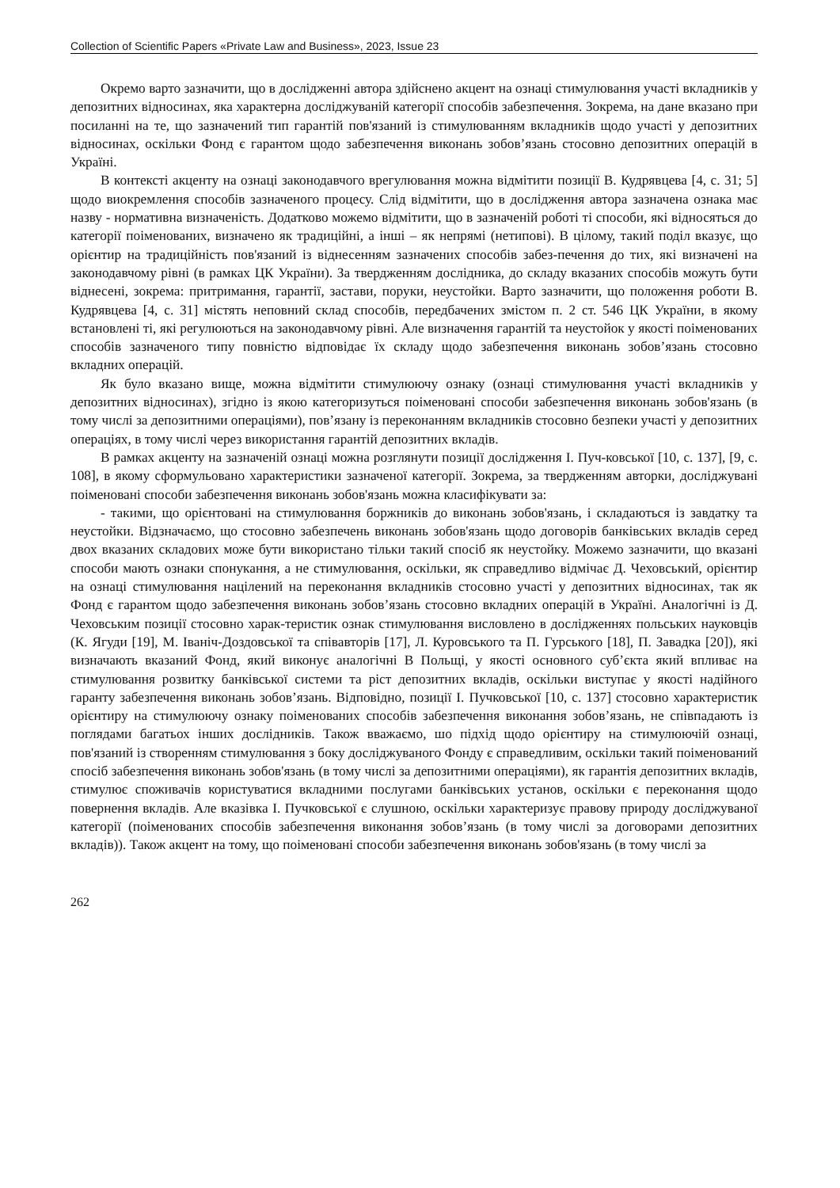Collection of Scientific Papers «Private Law and Business», 2023, Issue 23
Окремо варто зазначити, що в дослідженні автора здійснено акцент на ознаці стимулювання участі вкладників у депозитних відносинах, яка характерна досліджуваній категорії способів забезпечення. Зокрема, на дане вказано при посиланні на те, що зазначений тип гарантій пов'язаний із стимулюванням вкладників щодо участі у депозитних відносинах, оскільки Фонд є гарантом щодо забезпечення виконань зобов’язань стосовно депозитних операцій в Україні.
В контексті акценту на ознаці законодавчого врегулювання можна відмітити позиції В. Кудрявцева [4, с. 31; 5] щодо виокремлення способів зазначеного процесу. Слід відмітити, що в дослідження автора зазначена ознака має назву - нормативна визначеність. Додатково можемо відмітити, що в зазначеній роботі ті способи, які відносяться до категорії поіменованих, визначено як традиційні, а інші – як непрямі (нетипові). В цілому, такий поділ вказує, що орієнтир на традиційність пов'язаний із віднесенням зазначених способів забез-печення до тих, які визначені на законодавчому рівні (в рамках ЦК України). За твердженням дослідника, до складу вказаних способів можуть бути віднесені, зокрема: притримання, гарантії, застави, поруки, неустойки. Варто зазначити, що положення роботи В. Кудрявцева [4, с. 31] містять неповний склад способів, передбачених змістом п. 2 ст. 546 ЦК України, в якому встановлені ті, які регулюються на законодавчому рівні. Але визначення гарантій та неустойок у якості поіменованих способів зазначеного типу повністю відповідає їх складу щодо забезпечення виконань зобов’язань стосовно вкладних операцій.
Як було вказано вище, можна відмітити стимулюючу ознаку (ознаці стимулювання участі вкладників у депозитних відносинах), згідно із якою категоризуться поіменовані способи забезпечення виконань зобов'язань (в тому числі за депозитними операціями), пов’язану із переконанням вкладників стосовно безпеки участі у депозитних операціях, в тому числі через використання гарантій депозитних вкладів.
В рамках акценту на зазначеній ознаці можна розглянути позиції дослідження І. Пуч-ковської [10, с. 137], [9, с. 108], в якому сформульовано характеристики зазначеної категорії. Зокрема, за твердженням авторки, досліджувані поіменовані способи забезпечення виконань зобов'язань можна класифікувати за:
- такими, що орієнтовані на стимулювання боржників до виконань зобов'язань, і складаються із завдатку та неустойки. Відзначаємо, що стосовно забезпечень виконань зобов'язань щодо договорів банківських вкладів серед двох вказаних складових може бути використано тільки такий спосіб як неустойку. Можемо зазначити, що вказані способи мають ознаки спонукання, а не стимулювання, оскільки, як справедливо відмічає Д. Чеховський, орієнтир на ознаці стимулювання націлений на переконання вкладників стосовно участі у депозитних відносинах, так як Фонд є гарантом щодо забезпечення виконань зобов’язань стосовно вкладних операцій в Україні. Аналогічні із Д. Чеховським позиції стосовно харак-теристик ознак стимулювання висловлено в дослідженнях польських науковців (К. Ягуди [19], М. Іваніч-Доздовської та співавторів [17], Л. Куровського та П. Гурського [18], П. Завадка [20]), які визначають вказаний Фонд, який виконує аналогічні В Польщі, у якості основного суб’єкта який впливає на стимулювання розвитку банківської системи та ріст депозитних вкладів, оскільки виступає у якості надійного гаранту забезпечення виконань зобов’язань. Відповідно, позиції І. Пучковської [10, с. 137] стосовно характеристик орієнтиру на стимулюючу ознаку поіменованих способів забезпечення виконання зобов’язань, не співпадають із поглядами багатьох інших дослідників. Також вважаємо, шо підхід щодо орієнтиру на стимулюючій ознаці, пов'язаний із створенням стимулювання з боку досліджуваного Фонду є справедливим, оскільки такий поіменований спосіб забезпечення виконань зобов'язань (в тому числі за депозитними операціями), як гарантія депозитних вкладів, стимулює споживачів користуватися вкладними послугами банківських установ, оскільки є переконання щодо повернення вкладів. Але вказівка І. Пучковської є слушною, оскільки характеризує правову природу досліджуваної категорії (поіменованих способів забезпечення виконання зобов’язань (в тому числі за договорами депозитних вкладів)). Також акцент на тому, що поіменовані способи забезпечення виконань зобов'язань (в тому числі за
262